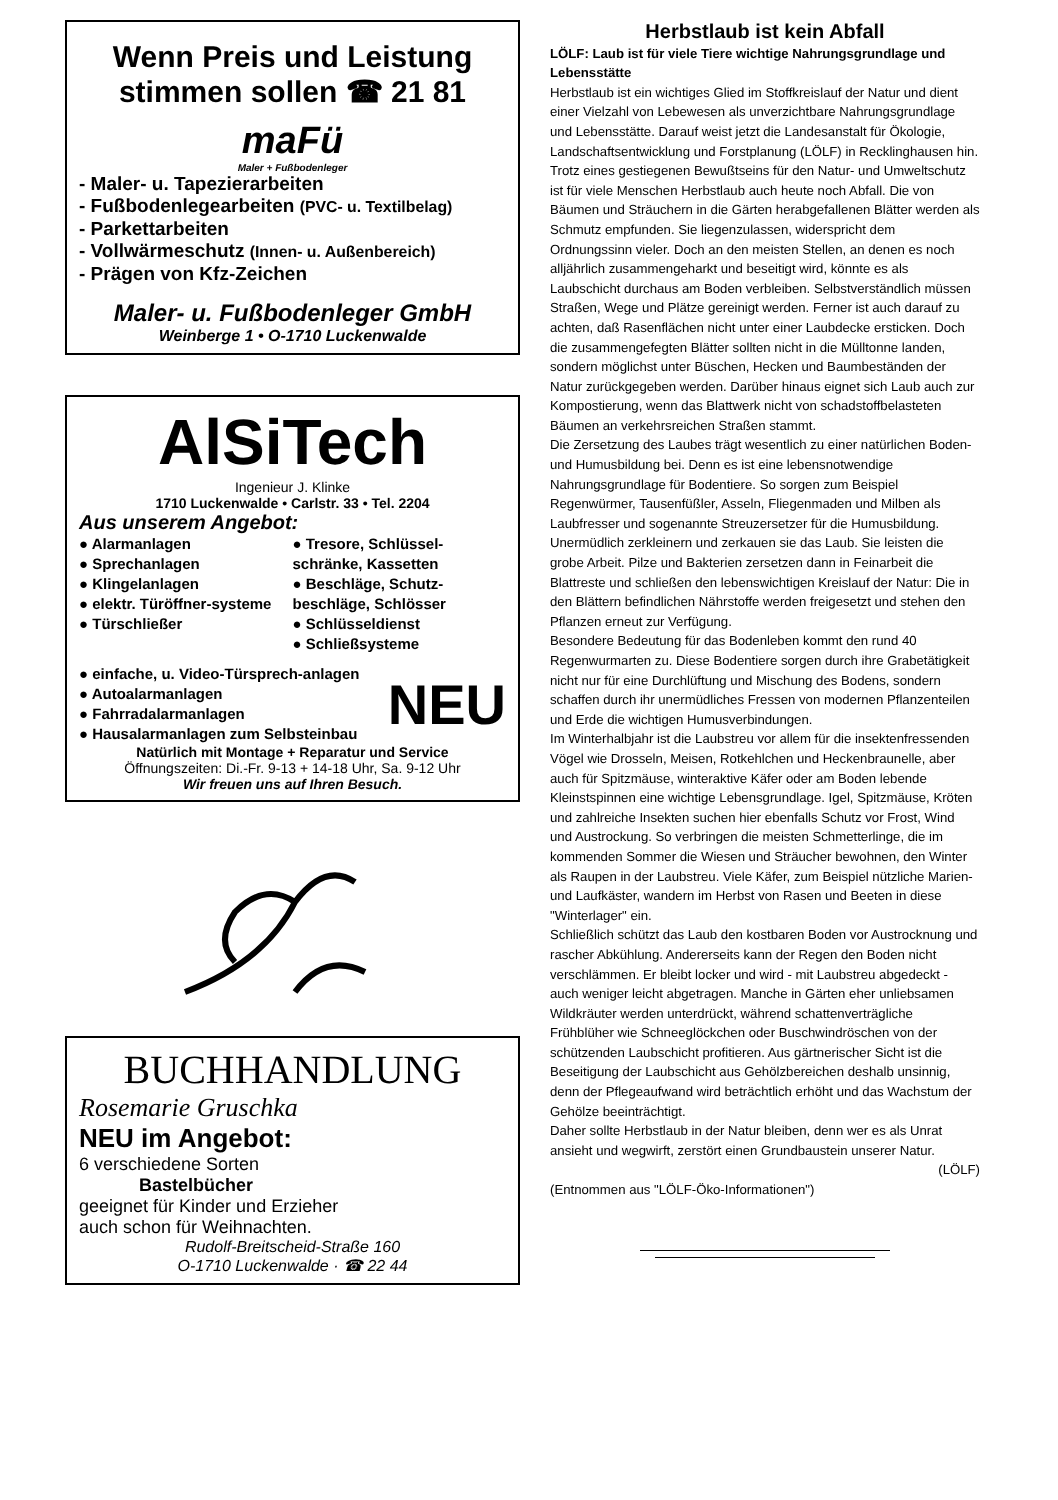Wenn Preis und Leistung stimmen sollen ☎ 21 81
maFü
Maler + Fußbodenleger
- Maler- u. Tapezierarbeiten
- Fußbodenlegearbeiten (PVC- u. Textilbelag)
- Parkettarbeiten
- Vollwärmeschutz (Innen- u. Außenbereich)
- Prägen von Kfz-Zeichen
Maler- u. Fußbodenleger GmbH
Weinberge 1 • O-1710 Luckenwalde
AlSiTech
Ingenieur J. Klinke
1710 Luckenwalde • Carlstr. 33 • Tel. 2204
Aus unserem Angebot:
● Alarmanlagen
● Sprechanlagen
● Klingelanlagen
● elektr. Türöffner-systeme
● Türschließer
● Tresore, Schlüssel-schränke, Kassetten
● Beschläge, Schutz-beschläge, Schlösser
● Schlüsseldienst
● Schließsysteme
● einfache, u. Video-Türsprech-anlagen
● Autoalarmanlagen
● Fahrradalarmanlagen
● Hausalarmanlagen zum Selbsteinbau
NEU
Natürlich mit Montage + Reparatur und Service
Öffnungszeiten: Di.-Fr. 9-13 + 14-18 Uhr, Sa. 9-12 Uhr
Wir freuen uns auf Ihren Besuch.
BUCHHANDLUNG
Rosemarie Gruschka
NEU im Angebot:
6 verschiedene Sorten
Bastelbücher
geeignet für Kinder und Erzieher
auch schon für Weihnachten.
Rudolf-Breitscheid-Straße 160
O-1710 Luckenwalde · ☎ 22 44
Herbstlaub ist kein Abfall
LÖLF: Laub ist für viele Tiere wichtige Nahrungsgrundlage und Lebensstätte
Herbstlaub ist ein wichtiges Glied im Stoffkreislauf der Natur und dient einer Vielzahl von Lebewesen als unverzichtbare Nahrungsgrundlage und Lebensstätte. Darauf weist jetzt die Landesanstalt für Ökologie, Landschaftsentwicklung und Forstplanung (LÖLF) in Recklinghausen hin. Trotz eines gestiegenen Bewußtseins für den Natur- und Umweltschutz ist für viele Menschen Herbstlaub auch heute noch Abfall. Die von Bäumen und Sträuchern in die Gärten herabgefallenen Blätter werden als Schmutz empfunden. Sie liegenzulassen, widerspricht dem Ordnungssinn vieler. Doch an den meisten Stellen, an denen es noch alljährlich zusammengeharkt und beseitigt wird, könnte es als Laubschicht durchaus am Boden verbleiben. Selbstverständlich müssen Straßen, Wege und Plätze gereinigt werden. Ferner ist auch darauf zu achten, daß Rasenflächen nicht unter einer Laubdecke ersticken. Doch die zusammengefegten Blätter sollten nicht in die Mülltonne landen, sondern möglichst unter Büschen, Hecken und Baumbeständen der Natur zurückgegeben werden. Darüber hinaus eignet sich Laub auch zur Kompostierung, wenn das Blattwerk nicht von schadstoffbelasteten Bäumen an verkehrsreichen Straßen stammt.
Die Zersetzung des Laubes trägt wesentlich zu einer natürlichen Boden- und Humusbildung bei. Denn es ist eine lebensnotwendige Nahrungsgrundlage für Bodentiere. So sorgen zum Beispiel Regenwürmer, Tausenfüßler, Asseln, Fliegenmaden und Milben als Laubfresser und sogenannte Streuzersetzer für die Humusbildung. Unermüdlich zerkleinern und zerkauen sie das Laub. Sie leisten die grobe Arbeit. Pilze und Bakterien zersetzen dann in Feinarbeit die Blattreste und schließen den lebenswichtigen Kreislauf der Natur: Die in den Blättern befindlichen Nährstoffe werden freigesetzt und stehen den Pflanzen erneut zur Verfügung.
Besondere Bedeutung für das Bodenleben kommt den rund 40 Regenwurmarten zu. Diese Bodentiere sorgen durch ihre Grabetätigkeit nicht nur für eine Durchlüftung und Mischung des Bodens, sondern schaffen durch ihr unermüdliches Fressen von modernen Pflanzenteilen und Erde die wichtigen Humusverbindungen.
Im Winterhalbjahr ist die Laubstreu vor allem für die insektenfressenden Vögel wie Drosseln, Meisen, Rotkehlchen und Heckenbraunelle, aber auch für Spitzmäuse, winteraktive Käfer oder am Boden lebende Kleinstspinnen eine wichtige Lebensgrundlage. Igel, Spitzmäuse, Kröten und zahlreiche Insekten suchen hier ebenfalls Schutz vor Frost, Wind und Austrockung. So verbringen die meisten Schmetterlinge, die im kommenden Sommer die Wiesen und Sträucher bewohnen, den Winter als Raupen in der Laubstreu. Viele Käfer, zum Beispiel nützliche Marien- und Laufkäster, wandern im Herbst von Rasen und Beeten in diese "Winterlager" ein.
Schließlich schützt das Laub den kostbaren Boden vor Austrocknung und rascher Abkühlung. Andererseits kann der Regen den Boden nicht verschlämmen. Er bleibt locker und wird - mit Laubstreu abgedeckt - auch weniger leicht abgetragen. Manche in Gärten eher unliebsamen Wildkräuter werden unterdrückt, während schattenverträgliche Frühblüher wie Schneeglöckchen oder Buschwindröschen von der schützenden Laubschicht profitieren. Aus gärtnerischer Sicht ist die Beseitigung der Laubschicht aus Gehölzbereichen deshalb unsinnig, denn der Pflegeaufwand wird beträchtlich erhöht und das Wachstum der Gehölze beeinträchtigt.
Daher sollte Herbstlaub in der Natur bleiben, denn wer es als Unrat ansieht und wegwirft, zerstört einen Grundbaustein unserer Natur.
(LÖLF)
(Entnommen aus "LÖLF-Öko-Informationen")